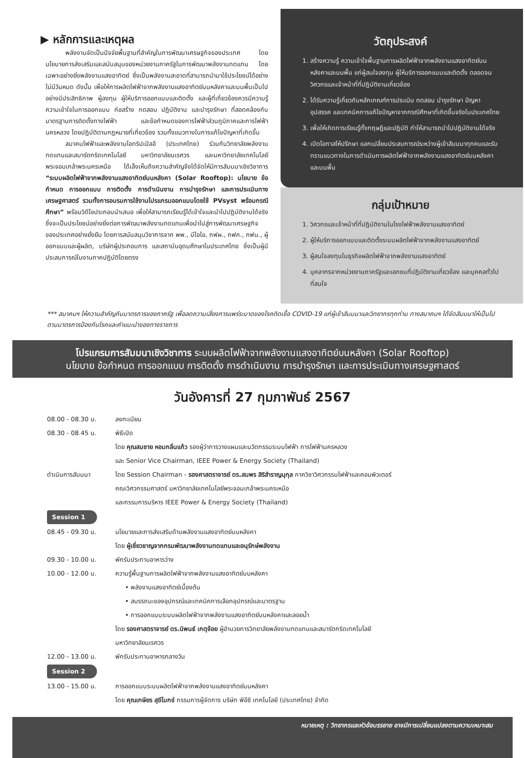▶ หลักการและเหตุผล
พลังงานจัดเป็นปัจจัยพื้นฐานที่สำคัญในการพัฒนาเศรษฐกิจของประเทศ โดยนโยบายการส่งเสริมและสนับสนุนของหน่วยงานภาครัฐในการพัฒนาพลังงานทดแทน โดยเฉพาะอย่างยิ่งพลังงานแสงอาทิตย์ ซึ่งเป็นพลังงานสะอาดที่สามารถนำมาใช้ประโยชน์ได้อย่างไม่มีวันหมด ดังนั้น เพื่อให้การผลิตไฟฟ้าจากพลังงานแสงอาทิตย์บนหลังคาและบนพื้นเป็นไปอย่างมีประสิทธิภาพ ผู้ลงทุน ผู้ให้บริการออกแบบและติดตั้ง และผู้ที่เกี่ยวข้องควรมีความรู้ความเข้าใจในการออกแบบ ก่อสร้าง ทดสอบ ปฏิบัติงาน และบำรุงรักษา ที่สอดคล้องกับมาตรฐานการติดตั้งทางไฟฟ้า และข้อกำหนดของการไฟฟ้าส่วนภูมิภาคและการไฟฟ้านครหลวง โดยปฏิบัติตามกฎหมายที่เกี่ยวข้อง รวมทั้งแนวทางในการแก้ไขปัญหาที่เกิดขึ้น
สมาคมไฟฟ้าและพลังงานไอทริปเปิลอี (ประเทศไทย) ร่วมกับวิทยาลัยพลังงานทดแทนและสมาร์ตกริดเทคโนโลยี มหาวิทยาลัยนเรศวร และมหาวิทยาลัยเทคโนโลยีพระจอมเกล้าพระนครเหนือ ได้เล็งเห็นถึงความสำคัญจึงได้จัดให้มีการสัมมนาเชิงวิชาการ “ระบบผลิตไฟฟ้าจากพลังงานแสงอาทิตย์บนหลังคา (Solar Rooftop): นโยบาย ข้อกำหนด การออกแบบ การติดตั้ง การดำเนินงาน การบำรุงรักษา และการประเมินทางเศรษฐศาสตร์ รวมทั้งการอบรมการใช้งานโปรแกรมออกแบบโดยใช้ PVsyst พร้อมกรณีศึกษา” พร้อมวิดีโอประกอบนำเสนอ เพื่อให้สามารถเรียนรู้ได้เข้าใจและนำไปปฏิบัติงานได้จริง ซึ่งจะเป็นประโยชน์อย่างยิ่งต่อการพัฒนาพลังงานทดแทนเพื่อนำไปสู่การพัฒนาเศรษฐกิจของประเทศอย่างยั่งยืน โดยการสนับสนุนวิชาการจาก พพ., บีโอไอ, กฟผ., กฟภ., กฟน., ผู้ออกแบบและผู้ผลิต, บริษัทผู้ประกอบการ และสถาบันอุดมศึกษาในประเทศไทย ซึ่งเป็นผู้มีประสบการณ์ในงานภาคปฏิบัติโดยตรง
วัตถุประสงค์
1. สร้างความรู้ ความเข้าใจพื้นฐานการผลิตไฟฟ้าจากพลังงานแสงอาทิตย์บนหลังคาและบนพื้น แก่ผู้สนใจลงทุน ผู้ให้บริการออกแบบและติดตั้ง ตลอดจนวิศวกรและเจ้าหน้าที่ที่ปฏิบัติงานเกี่ยวข้อง
2. ได้รับความรู้เกี่ยวกับหลักเกณฑ์การประเมิน ทดสอบ บำรุงรักษา ปัญหาอุปสรรค และเทคนิคการแก้ไขปัญหาจากกรณีศึกษาที่เกิดขึ้นจริงในประเทศไทย
3. เพื่อให้เกิดการเรียนรู้ทั้งทฤษฎีและปฏิบัติ ทำให้สามารถนำไปปฏิบัติงานได้จริง
4. เปิดโอกาสให้ปรึกษา แลกเปลี่ยนประสบการณ์ระหว่างผู้เข้าสัมมนาทุกคนและรับทราบแนวทางในการดำเนินการผลิตไฟฟ้าจากพลังงานแสงอาทิตย์บนหลังคาและบนพื้น
กลุ่มเป้าหมาย
1. วิศวกรและเจ้าหน้าที่ที่ปฏิบัติงานในโรงไฟฟ้าพลังงานแสงอาทิตย์
2. ผู้ให้บริการออกแบบและติดตั้งระบบผลิตไฟฟ้าจากพลังงานแสงอาทิตย์
3. ผู้สนใจลงทุนในธุรกิจผลิตไฟฟ้าจากพลังงานแสงอาทิตย์
4. บุคลากรจากหน่วยงานภาครัฐและเอกชนที่ปฏิบัติงานเกี่ยวข้อง และบุคคลทั่วไปที่สนใจ
*** สมาคมฯ ให้ความสำคัญกับมาตรการของภาครัฐ เพื่อลดความเสี่ยงการแพร่ระบาดของโรคติดเชื้อ COVID-19 แก่ผู้เข้าสัมมนาและวิทยากรทุกท่าน ทางสมาคมฯ ได้จัดสัมมนาให้เป็นไปตามมาตรการป้องกันโรคและคำแนะนำของทางราชการ
โปรแกรมการสัมมนาเชิงวิชาการ ระบบผลิตไฟฟ้าจากพลังงานแสงอาทิตย์บนหลังคา (Solar Rooftop)
นโยบาย ข้อกำหนด การออกแบบ การติดตั้ง การดำเนินงาน การบำรุงรักษา และการประเมินทางเศรษฐศาสตร์
วันอังคารที่ 27 กุมภาพันธ์ 2567
08.00 - 08.30 น. ลงทะเบียน
08.30 - 08.45 น. พิธีเปิด
โดย คุณสมชาย หอมกลิ่นแก้ว รองผู้ว่าการวางแผนและนวัตกรรมระบบไฟฟ้า การไฟฟ้านครหลวง
และ Senior Vice Chairman, IEEE Power & Energy Society (Thailand)
ดำเนินการสัมมนา โดย Session Chairman - รองศาสตราจารย์ ดร.สมพร สิริสำราญนุกุล ภาควิชาวิศวกรรมไฟฟ้าและคอมพิวเตอร์
คณะวิศวกรรมศาสตร์ มหาวิทยาลัยเทคโนโลยีพระจอมเกล้าพระนครเหนือ
และกรรมการบริหาร IEEE Power & Energy Society (Thailand)
Session 1
08.45 - 09.30 น. นโยบายและการส่งเสริมด้านพลังงานแสงอาทิตย์บนหลังคา
โดย ผู้เชี่ยวชาญจากกรมพัฒนาพลังงานทดแทนและอนุรักษ์พลังงาน
09.30 - 10.00 น. พักรับประทานอาหารว่าง
10.00 - 12.00 น. ความรู้พื้นฐานการผลิตไฟฟ้าจากพลังงานแสงอาทิตย์บนหลังคา
• พลังงานแสงอาทิตย์เบื้องต้น
• สมรรถนะของอุปกรณ์และเทคนิคการเลือกอุปกรณ์และมาตรฐาน
• การออกแบบระบบผลิตไฟฟ้าจากพลังงานแสงอาทิตย์บนหลังคาและลอยน้ำ
โดย รองศาสตราจารย์ ดร.นิพนธ์ เกตุจ้อย ผู้อำนวยการวิทยาลัยพลังงานทดแทนและสมาร์ตกริดเทคโนโลยี
มหาวิทยาลัยนเรศวร
12.00 - 13.00 น. พักรับประทานอาหารกลางวัน
Session 2
13.00 - 15.00 น. การออกแบบระบบผลิตไฟฟ้าจากพลังงานแสงอาทิตย์บนหลังคา
โดย คุณเกษียร สุขีโมกข์ กรรมการผู้จัดการ บริษัท พีอีซี เทคโนโลยี (ประเทศไทย) จำกัด
หมายเหตุ : วิทยากรและหัวข้อบรรยาย อาจมีการเปลี่ยนแปลงตามความเหมาะสม